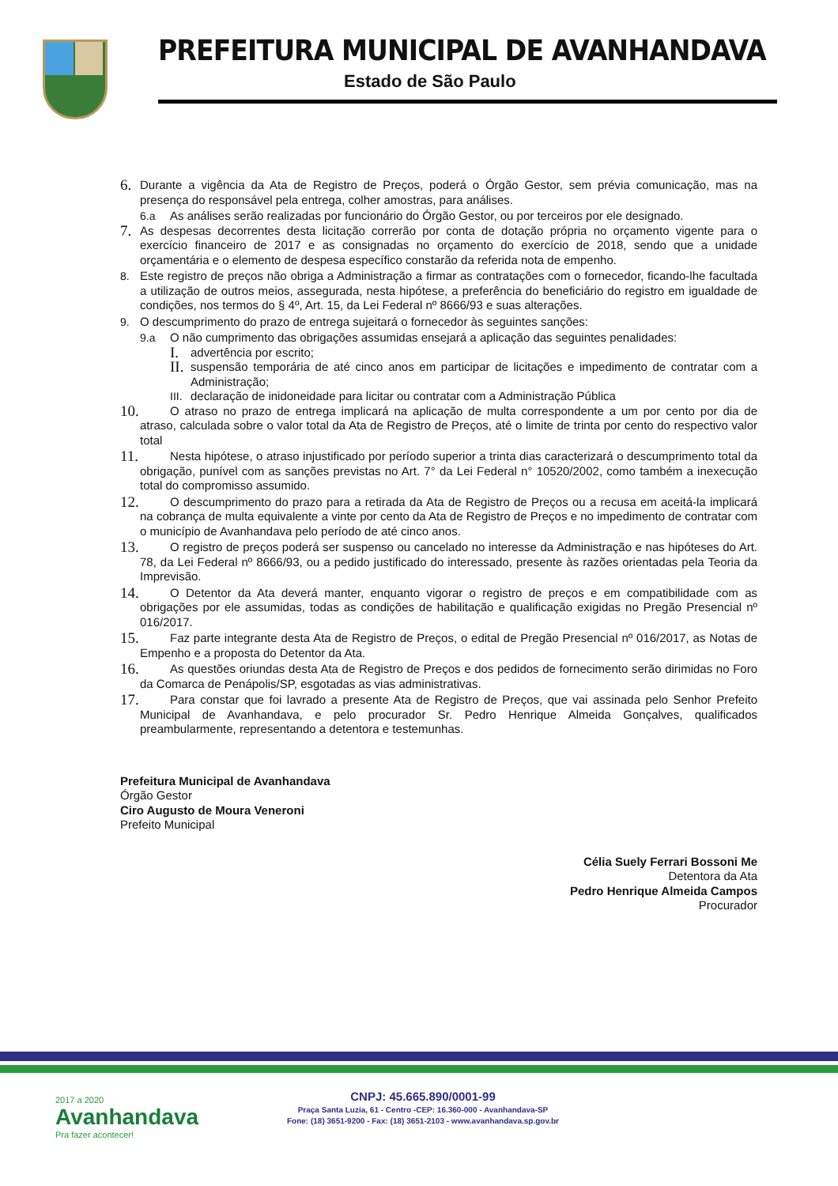PREFEITURA MUNICIPAL DE AVANHANDAVA
Estado de São Paulo
6. Durante a vigência da Ata de Registro de Preços, poderá o Órgão Gestor, sem prévia comunicação, mas na presença do responsável pela entrega, colher amostras, para análises.
6.a As análises serão realizadas por funcionário do Órgão Gestor, ou por terceiros por ele designado.
7. As despesas decorrentes desta licitação correrão por conta de dotação própria no orçamento vigente para o exercício financeiro de 2017 e as consignadas no orçamento do exercício de 2018, sendo que a unidade orçamentária e o elemento de despesa específico constarão da referida nota de empenho.
8. Este registro de preços não obriga a Administração a firmar as contratações com o fornecedor, ficando-lhe facultada a utilização de outros meios, assegurada, nesta hipótese, a preferência do beneficiário do registro em igualdade de condições, nos termos do § 4º, Art. 15, da Lei Federal nº 8666/93 e suas alterações.
9. O descumprimento do prazo de entrega sujeitará o fornecedor às seguintes sanções:
9.a O não cumprimento das obrigações assumidas ensejará a aplicação das seguintes penalidades:
I. advertência por escrito;
II. suspensão temporária de até cinco anos em participar de licitações e impedimento de contratar com a Administração;
III. declaração de inidoneidade para licitar ou contratar com a Administração Pública
10. O atraso no prazo de entrega implicará na aplicação de multa correspondente a um por cento por dia de atraso, calculada sobre o valor total da Ata de Registro de Preços, até o limite de trinta por cento do respectivo valor total
11. Nesta hipótese, o atraso injustificado por período superior a trinta dias caracterizará o descumprimento total da obrigação, punível com as sanções previstas no Art. 7° da Lei Federal n° 10520/2002, como também a inexecução total do compromisso assumido.
12. O descumprimento do prazo para a retirada da Ata de Registro de Preços ou a recusa em aceitá-la implicará na cobrança de multa equivalente a vinte por cento da Ata de Registro de Preços e no impedimento de contratar com o município de Avanhandava pelo período de até cinco anos.
13. O registro de preços poderá ser suspenso ou cancelado no interesse da Administração e nas hipóteses do Art. 78, da Lei Federal nº 8666/93, ou a pedido justificado do interessado, presente às razões orientadas pela Teoria da Imprevisão.
14. O Detentor da Ata deverá manter, enquanto vigorar o registro de preços e em compatibilidade com as obrigações por ele assumidas, todas as condições de habilitação e qualificação exigidas no Pregão Presencial nº 016/2017.
15. Faz parte integrante desta Ata de Registro de Preços, o edital de Pregão Presencial nº 016/2017, as Notas de Empenho e a proposta do Detentor da Ata.
16. As questões oriundas desta Ata de Registro de Preços e dos pedidos de fornecimento serão dirimidas no Foro da Comarca de Penápolis/SP, esgotadas as vias administrativas.
17. Para constar que foi lavrado a presente Ata de Registro de Preços, que vai assinada pelo Senhor Prefeito Municipal de Avanhandava, e pelo procurador Sr. Pedro Henrique Almeida Gonçalves, qualificados preambularmente, representando a detentora e testemunhas.
Prefeitura Municipal de Avanhandava
Órgão Gestor
Ciro Augusto de Moura Veneroni
Prefeito Municipal
Célia Suely Ferrari Bossoni Me
Detentora da Ata
Pedro Henrique Almeida Campos
Procurador
2017 a 2020
Avanhandava
Pra fazer acontecer!
CNPJ: 45.665.890/0001-99
Praça Santa Luzia, 61 - Centro -CEP: 16.360-000 - Avanhandava-SP
Fone: (18) 3651-9200 - Fax: (18) 3651-2103 - www.avanhandava.sp.gov.br